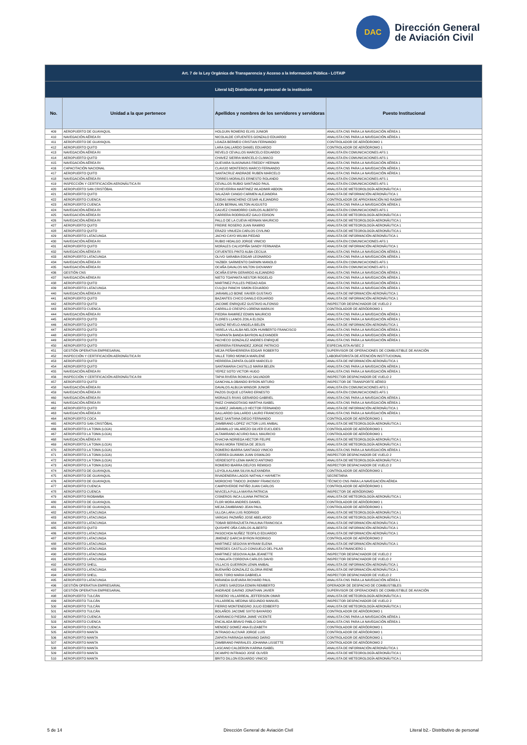DAC
Dirección General
de Aviación Civil
| Art. 7 de la Ley Orgánica de Transparencia y Acceso a la Información Pública - LOTAIP | | | |
| Literal b2) Distributivo de personal de la institución | | | |
| No. | Unidad a la que pertenece | Apellidos y nombres de los servidores y servidoras | Puesto Institucional |
| 409 | AEROPUERTO DE GUAYAQUIL | HOLGUIN ROMERO ELVIS JUNIOR | ANALISTA CNS PARA LA NAVEGACIÓN AÉREA 1 |
| 410 | NAVEGACIÓN AÉREA RI | NICOLALDE CIFUENTES GONZALO EDUARDO | ANALISTA CNS PARA LA NAVEGACIÓN AÉREA 1 |
| 411 | AEROPUERTO DE GUAYAQUIL | LOAIZA BERMEO CRISTIAN FERNANDO | CONTROLADOR DE AERÓDROMO 1 |
| 412 | AEROPUERTO QUITO | LARA GALLARDO DANIEL EDUARDO | CONTROLADOR DE AERÓDROMO 1 |
| 413 | NAVEGACIÓN AÉREA RI | REVELO CEVALLOS MARCELO EDUARDO | ANALISTA EN COMUNICACIONES AFS 1 |
| 414 | AEROPUERTO QUITO | CHAVEZ SIERRA MARCELO CLIMACO | ANALISTA EN COMUNICACIONES AFS 1 |
| 415 | NAVEGACIÓN AÉREA RI | GUEVARA SUASNAVAS FREDDY HERNAN | ANALISTA CNS PARA LA NAVEGACIÓN AÉREA 1 |
| 416 | CAPACITACIÓN NACIONAL | CLAVIJO MONTEROS MARCO FERNANDO | ANALISTA CNS PARA LA NAVEGACIÓN AÉREA 1 |
| 417 | AEROPUERTO QUITO | SANTACRUZ ANDRADE RUBEN MARCELO | ANALISTA CNS PARA LA NAVEGACIÓN AÉREA 1 |
| 418 | NAVEGACIÓN AÉREA RI | TORRES MORALES ERNESTO ROLANDO | ANALISTA EN COMUNICACIONES AFS 1 |
| 419 | INSPECCIÓN Y CERTIFICACIÓN AERONÁUTICA RI | CEVALLOS RUBIO SANTIAGO PAUL | ANALISTA EN COMUNICACIONES AFS 1 |
| 420 | AEROPUERTO SAN CRISTÓBAL | ECHEVERRIA MARTINEZ WLADIMIR ABDON | ANALISTA DE METEOROLOGÍA AERONÁUTICA 1 |
| 421 | AEROPUERTO QUITO | SALAZAR CANGO CARMEN ALEJANDRA | ANALISTA DE INFORMACIÓN AERONÁUTICA 1 |
| 422 | AEROPUERTO CUENCA | RODAS MANCHENO CESAR ALEJANDRO | CONTROLADOR DE APROXIMACIÓN NO RADAR |
| 423 | AEROPUERTO CUENCA | LEON BERNAL MILTON AUGUSTO | ANALISTA CNS PARA LA NAVEGACIÓN AÉREA 1 |
| 424 | NAVEGACIÓN AÉREA RI | GALVEZ CHAMORRO CARLOS ALBERTO | ANALISTA EN COMUNICACIONES AFS 1 |
| 425 | NAVEGACIÓN AÉREA RI | CARRERA RODRIGUEZ GALO EDISON | ANALISTA DE METEOROLOGÍA AERONÁUTICA 1 |
| 426 | NAVEGACIÓN AÉREA RI | PALLO DE LA CUEVA HERNAN MAURICIO | ANALISTA DE METEOROLOGÍA AERONÁUTICA 1 |
| 427 | AEROPUERTO QUITO | FREIRE ROSERO JUAN RAMIRO | ANALISTA DE METEOROLOGÍA AERONÁUTICA 1 |
| 428 | AEROPUERTO QUITO | ERAZO VINUEZA CARLOS CIVILINO | ANALISTA DE METEOROLOGÍA AERONÁUTICA 1 |
| 429 | AEROPUERTO LATACUNGA | JACHO CAYO WILMA PIEDAD | ANALISTA DE INFORMACIÓN AERONÁUTICA 1 |
| 430 | NAVEGACIÓN AÉREA RI | RUBIO HIDALGO JORGE VINICIO | ANALISTA EN COMUNICACIONES AFS 1 |
| 431 | AEROPUERTO QUITO | MORALES CALVOPIÑA SANDY FERNANDA | ANALISTA DE INFORMACIÓN AERONÁUTICA 1 |
| 432 | NAVEGACIÓN AÉREA RI | CIFUENTES PINTO ALBA CECILIA | ANALISTA CNS PARA LA NAVEGACIÓN AÉREA 1 |
| 433 | AEROPUERTO LATACUNGA | OLIVO SARABIA EDGAR LEONARDO | ANALISTA CNS PARA LA NAVEGACIÓN AÉREA 1 |
| 434 | NAVEGACIÓN AÉREA RI | YAZBEK SARMIENTO DARWIN MANOLO | ANALISTA EN COMUNICACIONES AFS 1 |
| 435 | NAVEGACIÓN AÉREA RI | OCAÑA DAVALOS MILTON GIOVANNY | ANALISTA EN COMUNICACIONES AFS 1 |
| 436 | GESTIÓN CNS | OCAÑA ESPIN GERARDO ALEJANDRO | ANALISTA CNS PARA LA NAVEGACIÓN AÉREA 1 |
| 437 | NAVEGACIÓN AÉREA RI | NIETO TOAPANTA NESTOR ROGELIO | ANALISTA CNS PARA LA NAVEGACIÓN AÉREA 1 |
| 438 | AEROPUERTO QUITO | MARTINEZ PULLES PIEDAD AIDA | ANALISTA CNS PARA LA NAVEGACIÓN AÉREA 1 |
| 439 | AEROPUERTO LATACUNGA | CULQUI PANCHI SIMON EDUARDO | ANALISTA CNS PARA LA NAVEGACIÓN AÉREA 1 |
| 440 | NAVEGACIÓN AÉREA RI | JARAMILLO BONE XAVIER GUSTAVO | ANALISTA DE INFORMACIÓN AERONÁUTICA 1 |
| 441 | AEROPUERTO QUITO | BAZANTES CHICO DANILO EDUARDO | ANALISTA DE INFORMACIÓN AERONÁUTICA 1 |
| 442 | AEROPUERTO QUITO | JACOME ENRIQUEZ GUSTAVO ALFONSO | INSPECTOR DESPACHADOR DE VUELO 2 |
| 443 | AEROPUERTO CUENCA | CARRILLO CRESPO LORENA MARIUXI | CONTROLADOR DE AERÓDROMO 1 |
| 444 | NAVEGACIÓN AÉREA RI | PIEDRA RAMIREZ EDWIN MAURICIO | ANALISTA CNS PARA LA NAVEGACIÓN AÉREA 1 |
| 445 | AEROPUERTO QUITO | FLORES LLANOS ZOILA ELOIZA | ANALISTA CNS PARA LA NAVEGACIÓN AÉREA 1 |
| 446 | AEROPUERTO QUITO | SAENZ REVELO ANGELA BELEN | ANALISTA DE INFORMACIÓN AERONÁUTICA 1 |
| 447 | AEROPUERTO QUITO | VARELA VILLALBA NELSON HUMBERTO FRANCISCO | ANALISTA CNS PARA LA NAVEGACIÓN AÉREA 1 |
| 448 | AEROPUERTO QUITO | TOAPANTA BANDA BAYRON ALEXANDER | ANALISTA CNS PARA LA NAVEGACIÓN AÉREA 1 |
| 449 | AEROPUERTO QUITO | PACHECO GONZALEZ ANDRES ENRIQUE | ANALISTA CNS PARA LA NAVEGACIÓN AÉREA 1 |
| 450 | AEROPUERTO QUITO | HERRERA FERNANDEZ JORGE PATRICIO | ESPECIALISTA AVSEC 2 |
| 451 | GESTIÓN OPERATIVA EMPRESARIAL | MEJIA PEÑAHERRERA EDGAR ROBERTO | SUPERVISOR DE OPERACIONES DE COMBUSTIBLE DE AVIACIÓN |
| 452 | INSPECCIÓN Y CERTIFICACIÓN AERONÁUTICA RI | VALLE TORO MONICA MARLENE | LABORATORISTA DE ATENCIÓN INSTITUCIONAL |
| 453 | AEROPUERTO QUITO | HERRERA ZAPATA OLGER MARCELO | ANALISTA DE INFORMACIÓN AERONÁUTICA 1 |
| 454 | AEROPUERTO QUITO | SANTAMARIA CASTILLO MARIA BELEN | ANALISTA CNS PARA LA NAVEGACIÓN AÉREA 1 |
| 455 | NAVEGACIÓN AÉREA RI | YEPEZ SOTO VICTOR HUGO | ANALISTA CNS PARA LA NAVEGACIÓN AÉREA 1 |
| 456 | INSPECCIÓN Y CERTIFICACIÓN AERONÁUTICA RII | TAPIA RIVERA ROMULO SALVADOR | INSPECTOR DESPACHADOR DE VUELO 2 |
| 457 | AEROPUERTO QUITO | GANCHALA OBANDO BYRON ARTURO | INSPECTOR DE TRANSPORTE AÉREO |
| 458 | NAVEGACIÓN AÉREA RI | DAVALOS ALBUJA WINSOR JUNIOR | ANALISTA EN COMUNICACIONES AFS 1 |
| 459 | NAVEGACIÓN AÉREA RI | PAZOS DUQUE LOTARIO ERNESTO | ANALISTA EN COMUNICACIONES AFS 1 |
| 460 | NAVEGACIÓN AÉREA RI | MORALES RIVAS GERARDO GABRIEL | ANALISTA CNS PARA LA NAVEGACIÓN AÉREA 1 |
| 461 | NAVEGACIÓN AÉREA RI | PAEZ CHANGOTASIG MARTHA ISABEL | ANALISTA CNS PARA LA NAVEGACIÓN AÉREA 1 |
| 462 | AEROPUERTO QUITO | SUAREZ JARAMILLO HECTOR FERNANDO | ANALISTA DE INFORMACIÓN AERONÁUTICA 1 |
| 463 | NAVEGACIÓN AÉREA RI | GALLARDO GALLARDO LAURO FRANCISCO | ANALISTA CNS PARA LA NAVEGACIÓN AÉREA 1 |
| 464 | AEROPUERTO COCA | BAEZ SANTIANA DIEGO FERNANDO | CONTROLADOR DE AERÓDROMO 1 |
| 465 | AEROPUERTO SAN CRISTÓBAL | ZAMBRANO LOPEZ VICTOR LUIS ANIBAL | ANALISTA DE METEOROLOGÍA AERONÁUTICA 1 |
| 466 | AEROPUERTO LA TOMA (LOJA) | JARAMILLO VALAREZO GILVER EUCLIDES | CONTROLADOR DE AERÓDROMO 1 |
| 467 | AEROPUERTO LA TOMA (LOJA) | ALTAMIRANO ACURIO RAUL MAURICIO | CONTROLADOR DE AERÓDROMO 1 |
| 468 | NAVEGACIÓN AÉREA RI | CHACHA NORIEGA HECTOR FELIPE | ANALISTA DE METEOROLOGÍA AERONÁUTICA 1 |
| 469 | AEROPUERTO LA TOMA (LOJA) | RIVAS MORA TERESA DE JESUS | ANALISTA DE METEOROLOGÍA AERONÁUTICA 1 |
| 470 | AEROPUERTO LA TOMA (LOJA) | ROMERO IBARRA SANTIAGO VINICIO | ANALISTA CNS PARA LA NAVEGACIÓN AÉREA 1 |
| 471 | AEROPUERTO LA TOMA (LOJA) | CORREA GUAMAN JUAN OSWALDO | INSPECTOR DESPACHADOR DE VUELO 2 |
| 472 | AEROPUERTO LA TOMA (LOJA) | VERDESOTO LEMA MARCO ANTONIO | ANALISTA DE METEOROLOGÍA AERONÁUTICA 1 |
| 473 | AEROPUERTO LA TOMA (LOJA) | ROMERO IBARRA DELFOS REMIGIO | INSPECTOR DESPACHADOR DE VUELO 2 |
| 474 | AEROPUERTO DE GUAYAQUIL | LOYOLA ALAMA SILVIA ALEXANDRA | CONTROLADOR DE AERÓDROMO 1 |
| 475 | AEROPUERTO DE GUAYAQUIL | RIVADENEIRA LAGOS NATHALY HAYMETH | SECRETARIA |
| 476 | AEROPUERTO DE GUAYAQUIL | MOROCHO TINOCO JHONNY FRANCISCO | TÉCNICO CNS PARA LA NAVEGACIÓN AÉREA |
| 477 | AEROPUERTO CUENCA | CAMPOVERDE PATIÑO JUAN CARLOS | CONTROLADOR DE AERÓDROMO 1 |
| 478 | AEROPUERTO CUENCA | NIVICELA PULLA MAYRA PATRICIA | INSPECTOR DE AERÓDROMO |
| 479 | AEROPUERTO RIOBAMBA | CISNEROS INCA LILIANA PATRICIA | ANALISTA DE METEOROLOGÍA AERONÁUTICA 1 |
| 480 | AEROPUERTO DE GUAYAQUIL | FLOR MORA ANDRES DANIEL | CONTROLADOR DE AERÓDROMO 1 |
| 481 | AEROPUERTO DE GUAYAQUIL | MEJIA ZAMBRANO JEAN PAUL | CONTROLADOR DE AERÓDROMO 1 |
| 482 | AEROPUERTO LATACUNGA | ULLOA LARA LUIS RODRIGO | ANALISTA DE METEOROLOGÍA AERONÁUTICA 1 |
| 483 | AEROPUERTO LATACUNGA | VARGAS PAZMIÑO JOSE ABELARDO | ANALISTA DE METEOROLOGÍA AERONÁUTICA 1 |
| 484 | AEROPUERTO LATACUNGA | TOBAR BERRAZUETA PAULINA FRANCISCA | ANALISTA DE INFORMACIÓN AERONÁUTICA 1 |
| 485 | AEROPUERTO QUITO | QUISHPE OÑA CARLOS ALBERTO | ANALISTA DE INFORMACIÓN AERONÁUTICA 1 |
| 486 | AEROPUERTO LATACUNGA | PASOCHOA NUÑEZ TEOFILO EDUARDO | ANALISTA DE INFORMACIÓN AERONÁUTICA 1 |
| 487 | AEROPUERTO LATACUNGA | JIMENEZ GARCIA BYRON RODRIGO | CONTROLADOR DE AERÓDROMO 2 |
| 488 | AEROPUERTO LATACUNGA | MARTINEZ SEGOVIA MYRIAM ELENA | ANALISTA DE INFORMACIÓN AERONÁUTICA 1 |
| 489 | AEROPUERTO LATACUNGA | PAREDES CASTILLO CONSUELO DEL PILAR | ANALISTA FINANCIERO 1 |
| 490 | AEROPUERTO LATACUNGA | MARTINEZ SEGOVIA ALBA JEANETTE | INSPECTOR DESPACHADOR DE VUELO 2 |
| 491 | AEROPUERTO LATACUNGA | CUNALATA CORDOVA CARLOS DAVID | INSPECTOR DESPACHADOR DE VUELO 2 |
| 492 | AEROPUERTO SHELL | VILLACIS GUERRON LENIN ANIBAL | ANALISTA DE INFORMACIÓN AERONÁUTICA 1 |
| 493 | AEROPUERTO LATACUNGA | BUENAÑO GONZALEZ GLORIA IRENE | ANALISTA DE INFORMACIÓN AERONÁUTICA 1 |
| 494 | AEROPUERTO SHELL | RIOS TORO MARIA GABRIELA | INSPECTOR DESPACHADOR DE VUELO 2 |
| 495 | AEROPUERTO LATACUNGA | MIRANDA GUEVARA RICHARD PAUL | ANALISTA CNS PARA LA NAVEGACIÓN AÉREA 1 |
| 496 | GESTIÓN OPERATIVA EMPRESARIAL | FLORES SARZOSA EDWIN REMBERTO | OPERADOR DE DESPACHO DE COMBUSTIBLES |
| 497 | GESTIÓN OPERATIVA EMPRESARIAL | ANDRADE GAVINO JONATHAN JAVIER | SUPERVISOR DE OPERACIONES DE COMBUSTIBLE DE AVIACIÓN |
| 498 | AEROPUERTO TULCÁN | ROSERO VILLARREAL JEFFERSON OMAR | ANALISTA DE METEOROLOGÍA AERONÁUTICA 1 |
| 499 | AEROPUERTO TULCÁN | VILLARREAL MEDINA SEGUNDO MANUEL | INSPECTOR DESPACHADOR DE VUELO 2 |
| 500 | AEROPUERTO TULCÁN | FIERRO MONTENEGRO JULIO EDIBERTO | ANALISTA DE METEOROLOGÍA AERONÁUTICA 1 |
| 501 | AEROPUERTO TULCÁN | BOLAÑOS JACOME SIXTO BAYARDO | CONTROLADOR DE AERÓDROMO 1 |
| 502 | AEROPUERTO CUENCA | CARRANCO PIEDRA JAIME VICENTE | ANALISTA CNS PARA LA NAVEGACIÓN AÉREA 1 |
| 503 | AEROPUERTO CUENCA | ENCALADA BRAVO PABLO DAVID | ANALISTA CNS PARA LA NAVEGACIÓN AÉREA 1 |
| 504 | AEROPUERTO CUENCA | MENDEZ GOMEZ ANA ELIZABETH | CONTROLADOR DE AERÓDROMO 1 |
| 505 | AEROPUERTO MANTA | INTRIAGO ALCIVAR JORGE LUIS | CONTROLADOR DE AERÓDROMO 1 |
| 506 | AEROPUERTO MANTA | ZAPATA PARRAGA MARIANO DARIO | CONTROLADOR DE AERÓDROMO 1 |
| 507 | AEROPUERTO MANTA | ZAMBRANO PARRALES JOHANNA LISSETTE | CONTROLADOR DE AERÓDROMO 2 |
| 508 | AEROPUERTO MANTA | LASCANO CALDERON KARINA ISABEL | ANALISTA DE INFORMACIÓN AERONÁUTICA 1 |
| 509 | AEROPUERTO MANTA | OCAMPO INTRIAGO JOSE OLIVER | ANALISTA DE METEOROLOGÍA AERONÁUTICA 1 |
| 510 | AEROPUERTO MANTA | BRITO DILLON EDUARDO VINICIO | ANALISTA DE METEOROLOGÍA AERONÁUTICA 1 |
5 de 14
Dirección General de Aviación Civil
Literal b2.- Distributivo de personal